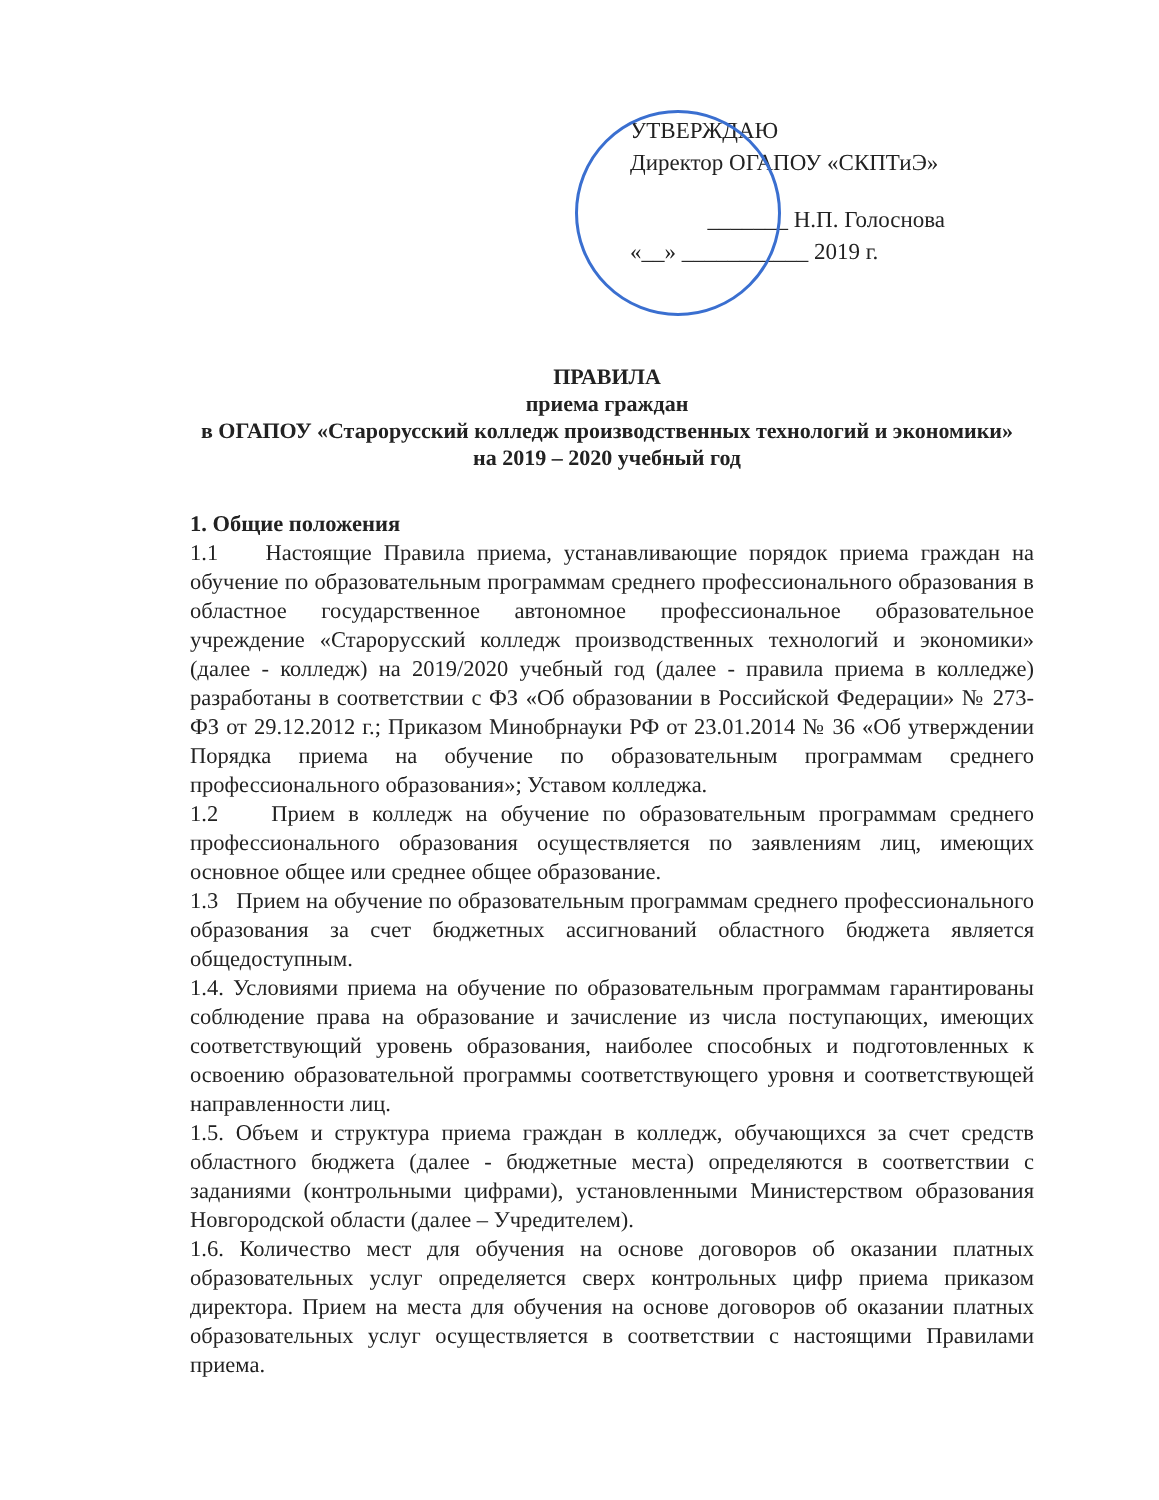УТВЕРЖДАЮ
Директор ОГАПОУ «СКПТиЭ»
_______ Н.П. Голоснова
«__» ___________ 2019 г.
ПРАВИЛА
приема граждан
в ОГАПОУ «Старорусский колледж производственных технологий и экономики»
на 2019 – 2020 учебный год
1. Общие положения
1.1 Настоящие Правила приема, устанавливающие порядок приема граждан на обучение по образовательным программам среднего профессионального образования в областное государственное автономное профессиональное образовательное учреждение «Старорусский колледж производственных технологий и экономики» (далее - колледж) на 2019/2020 учебный год (далее - правила приема в колледже) разработаны в соответствии с ФЗ «Об образовании в Российской Федерации» № 273-ФЗ от 29.12.2012 г.; Приказом Минобрнауки РФ от 23.01.2014 № 36 «Об утверждении Порядка приема на обучение по образовательным программам среднего профессионального образования»; Уставом колледжа.
1.2 Прием в колледж на обучение по образовательным программам среднего профессионального образования осуществляется по заявлениям лиц, имеющих основное общее или среднее общее образование.
1.3 Прием на обучение по образовательным программам среднего профессионального образования за счет бюджетных ассигнований областного бюджета является общедоступным.
1.4. Условиями приема на обучение по образовательным программам гарантированы соблюдение права на образование и зачисление из числа поступающих, имеющих соответствующий уровень образования, наиболее способных и подготовленных к освоению образовательной программы соответствующего уровня и соответствующей направленности лиц.
1.5. Объем и структура приема граждан в колледж, обучающихся за счет средств областного бюджета (далее - бюджетные места) определяются в соответствии с заданиями (контрольными цифрами), установленными Министерством образования Новгородской области (далее – Учредителем).
1.6. Количество мест для обучения на основе договоров об оказании платных образовательных услуг определяется сверх контрольных цифр приема приказом директора. Прием на места для обучения на основе договоров об оказании платных образовательных услуг осуществляется в соответствии с настоящими Правилами приема.